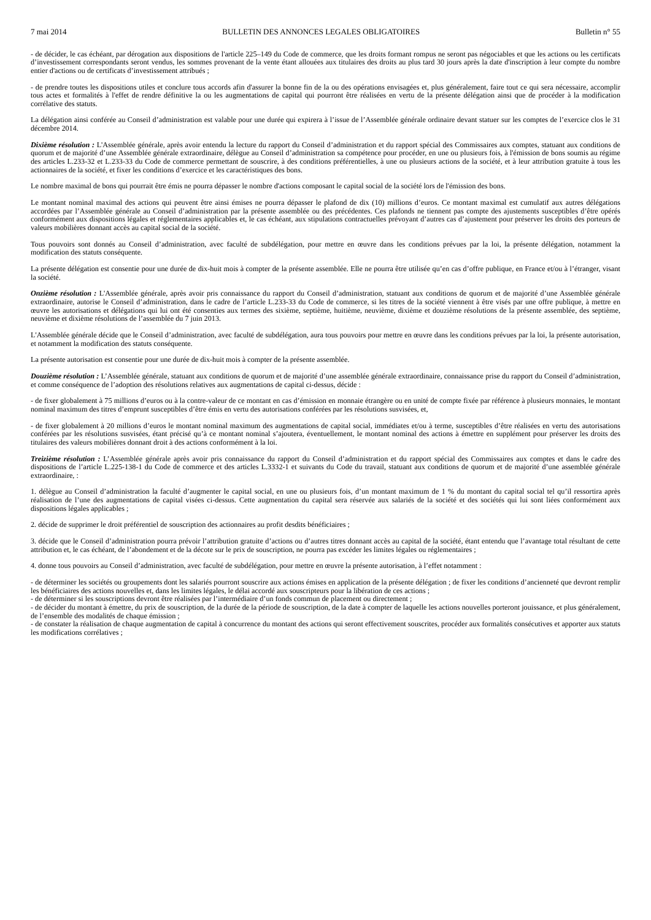7 mai 2014 BULLETIN DES ANNONCES LEGALES OBLIGATOIRES Bulletin n° 55
- de décider, le cas échéant, par dérogation aux dispositions de l'article 225–149 du Code de commerce, que les droits formant rompus ne seront pas négociables et que les actions ou les certificats d’investissement correspondants seront vendus, les sommes provenant de la vente étant allouées aux titulaires des droits au plus tard 30 jours après la date d'inscription à leur compte du nombre entier d'actions ou de certificats d’investissement attribués ;
- de prendre toutes les dispositions utiles et conclure tous accords afin d'assurer la bonne fin de la ou des opérations envisagées et, plus généralement, faire tout ce qui sera nécessaire, accomplir tous actes et formalités à l'effet de rendre définitive la ou les augmentations de capital qui pourront être réalisées en vertu de la présente délégation ainsi que de procéder à la modification corrélative des statuts.
La délégation ainsi conférée au Conseil d’administration est valable pour une durée qui expirera à l’issue de l’Assemblée générale ordinaire devant statuer sur les comptes de l’exercice clos le 31 décembre 2014.
Dixième résolution : L'Assemblée générale, après avoir entendu la lecture du rapport du Conseil d’administration et du rapport spécial des Commissaires aux comptes, statuant aux conditions de quorum et de majorité d’une Assemblée générale extraordinaire, délègue au Conseil d’administration sa compétence pour procéder, en une ou plusieurs fois, à l'émission de bons soumis au régime des articles L.233-32 et L.233-33 du Code de commerce permettant de souscrire, à des conditions préférentielles, à une ou plusieurs actions de la société, et à leur attribution gratuite à tous les actionnaires de la société, et fixer les conditions d’exercice et les caractéristiques des bons.
Le nombre maximal de bons qui pourrait être émis ne pourra dépasser le nombre d'actions composant le capital social de la société lors de l'émission des bons.
Le montant nominal maximal des actions qui peuvent être ainsi émises ne pourra dépasser le plafond de dix (10) millions d’euros. Ce montant maximal est cumulatif aux autres délégations accordées par l’Assemblée générale au Conseil d’administration par la présente assemblée ou des précédentes. Ces plafonds ne tiennent pas compte des ajustements susceptibles d’être opérés conformément aux dispositions légales et réglementaires applicables et, le cas échéant, aux stipulations contractuelles prévoyant d’autres cas d’ajustement pour préserver les droits des porteurs de valeurs mobilières donnant accès au capital social de la société.
Tous pouvoirs sont donnés au Conseil d’administration, avec faculté de subdélégation, pour mettre en œuvre dans les conditions prévues par la loi, la présente délégation, notamment la modification des statuts conséquente.
La présente délégation est consentie pour une durée de dix-huit mois à compter de la présente assemblée. Elle ne pourra être utilisée qu’en cas d’offre publique, en France et/ou à l’étranger, visant la société.
Onzième résolution : L'Assemblée générale, après avoir pris connaissance du rapport du Conseil d’administration, statuant aux conditions de quorum et de majorité d’une Assemblée générale extraordinaire, autorise le Conseil d’administration, dans le cadre de l’article L.233-33 du Code de commerce, si les titres de la société viennent à être visés par une offre publique, à mettre en œuvre les autorisations et délégations qui lui ont été consenties aux termes des sixième, septième, huitième, neuvième, dixième et douzième résolutions de la présente assemblée, des septième, neuvième et dixième résolutions de l’assemblée du 7 juin 2013.
L'Assemblée générale décide que le Conseil d’administration, avec faculté de subdélégation, aura tous pouvoirs pour mettre en œuvre dans les conditions prévues par la loi, la présente autorisation, et notamment la modification des statuts conséquente.
La présente autorisation est consentie pour une durée de dix-huit mois à compter de la présente assemblée.
Douzième résolution : L’Assemblée générale, statuant aux conditions de quorum et de majorité d’une assemblée générale extraordinaire, connaissance prise du rapport du Conseil d’administration, et comme conséquence de l’adoption des résolutions relatives aux augmentations de capital ci-dessus, décide :
- de fixer globalement à 75 millions d’euros ou à la contre-valeur de ce montant en cas d’émission en monnaie étrangère ou en unité de compte fixée par référence à plusieurs monnaies, le montant nominal maximum des titres d’emprunt susceptibles d’être émis en vertu des autorisations conférées par les résolutions susvisées, et,
- de fixer globalement à 20 millions d’euros le montant nominal maximum des augmentations de capital social, immédiates et/ou à terme, susceptibles d’être réalisées en vertu des autorisations conférées par les résolutions susvisées, étant précisé qu’à ce montant nominal s’ajoutera, éventuellement, le montant nominal des actions à émettre en supplément pour préserver les droits des titulaires des valeurs mobilières donnant droit à des actions conformément à la loi.
Treizième résolution : L’Assemblée générale après avoir pris connaissance du rapport du Conseil d’administration et du rapport spécial des Commissaires aux comptes et dans le cadre des dispositions de l’article L.225-138-1 du Code de commerce et des articles L.3332-1 et suivants du Code du travail, statuant aux conditions de quorum et de majorité d’une assemblée générale extraordinaire, :
1. délègue au Conseil d’administration la faculté d’augmenter le capital social, en une ou plusieurs fois, d’un montant maximum de 1 % du montant du capital social tel qu’il ressortira après réalisation de l’une des augmentations de capital visées ci-dessus. Cette augmentation du capital sera réservée aux salariés de la société et des sociétés qui lui sont liées conformément aux dispositions légales applicables ;
2. décide de supprimer le droit préférentiel de souscription des actionnaires au profit desdits bénéficiaires ;
3. décide que le Conseil d’administration pourra prévoir l’attribution gratuite d’actions ou d’autres titres donnant accès au capital de la société, étant entendu que l’avantage total résultant de cette attribution et, le cas échéant, de l’abondement et de la décote sur le prix de souscription, ne pourra pas excéder les limites légales ou réglementaires ;
4. donne tous pouvoirs au Conseil d’administration, avec faculté de subdélégation, pour mettre en œuvre la présente autorisation, à l’effet notamment :
- de déterminer les sociétés ou groupements dont les salariés pourront souscrire aux actions émises en application de la présente délégation ; de fixer les conditions d’ancienneté que devront remplir les bénéficiaires des actions nouvelles et, dans les limites légales, le délai accordé aux souscripteurs pour la libération de ces actions ;
- de déterminer si les souscriptions devront être réalisées par l’intermédiaire d’un fonds commun de placement ou directement ;
- de décider du montant à émettre, du prix de souscription, de la durée de la période de souscription, de la date à compter de laquelle les actions nouvelles porteront jouissance, et plus généralement, de l’ensemble des modalités de chaque émission ;
- de constater la réalisation de chaque augmentation de capital à concurrence du montant des actions qui seront effectivement souscrites, procéder aux formalités consécutives et apporter aux statuts les modifications corrélatives ;